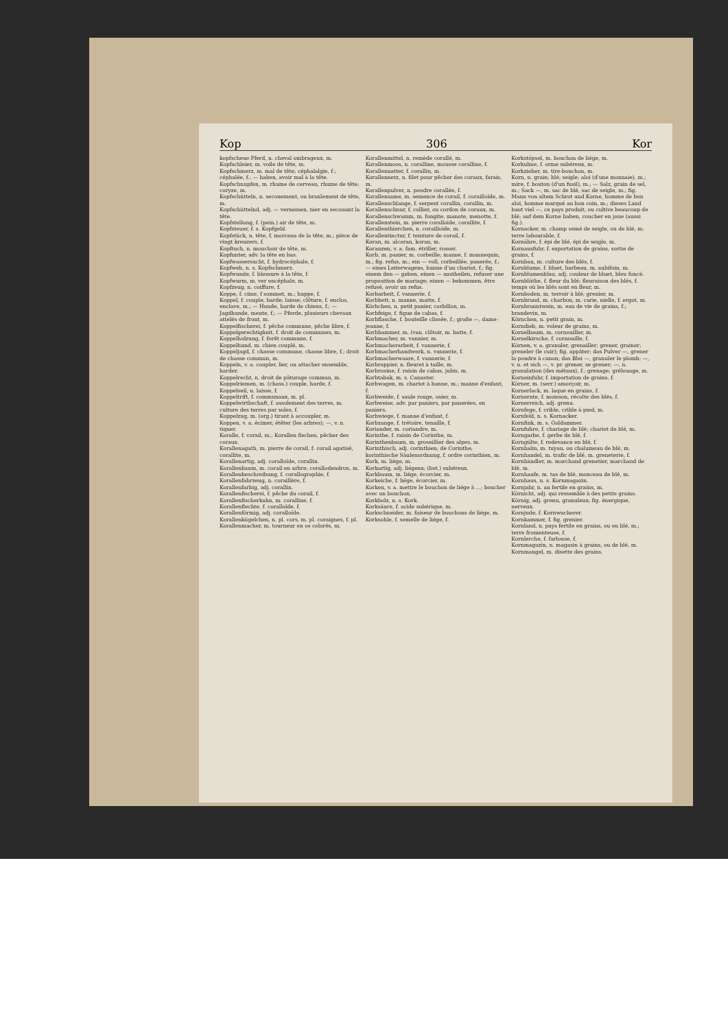Kop 306 Kor
kopfscheue Pferd, n. cheval ombrageux, m.
Kopfschleier, m. voile de tête, m.
Kopfschmerz, m. mal de tête; céphalalgie, f.; céphalée, f.; — haben, avoir mal à la tête.
Kopfschnupfen, m. rhume de cerveau, rhume de tête; coryze, m.
Kopfschütteln, n. secouement, ou branlement de tête, m.
Kopfschüttelnd, adj. — verneinen, nier en secouant la tête.
Kopfstellung, f. (pein.) air de tête, m.
Kopfsteuer, f. s. Kopfgeld.
Kopfstück, n. tête, f. morceau de la tête, m.; pièce de vingt kreuzers, f.
Kopftuch, n. mouchoir de tête, m.
Kopfunter, adv. la tête en bas.
Kopfwassersucht, f. hydrocéphale, f.
Kopfweh, n. s. Kopfschmerz.
Kopfwunde, f. blessure à la tête, f.
Kopfwurm, m. ver encéphale, m.
Kopfzeug, n. coiffure, f.
Koppe, f. cime, f sommet, m.; huppe, f.
Koppel, f. couple; harde; laisse; clôture, f. enclos, enclave, m.; — Hunde, harde de chiens, f.; — Jagdhunde, meute, f.; — Pferde, plusieurs chevaux attelés de front, m.
Koppelfischerei, f. pêche commune, pêche libre, f.
Koppelgerechtigkeit, f. droit de communes, m.
Koppelholzung, f. forêt commune, f.
Koppelhund, m. chien couplé, m.
Koppeljagd, f. chasse commune, chasse libre, f.; droit de chasse commun, m.
Koppeln, v. a. coupler, lier, ou attacher ensemble, harder.
Koppelrecht, n. droit de pâturage commun, m.
Koppelriemen, m. (chass.) couple, harde, f.
Koppelseil, n. laisse, f.
Koppeltrift, f. communaux, m. pl.
Koppelwirthschaft, f. assolement des terres, m. culture des terres par soles, f.
Koppelzug, m. (org.) tirant à accoupler, m.
Koppen, v. a. écimer, étêter (les arbres); —, v. n. tiquer.
Koralle, f. corail, m.; Korallen fischen, pêcher des coraux.
Korallenagath, m. pierre de corail, f. corail agatisé, corallite, m.
Korallenartig, adj. coralloïde, corallin.
Korallenbaum, m. corail en arbre; corallodendron, m.
Korallenbeschreibung, f. corallographie, f.
Korallenfahrzeug, n. coraillère, f.
Korallenfarbig, adj. corallin.
Korallenfischerei, f. pêche du corail, f.
Korallenfischerkahn, m. coralline, f.
Korallenflechte, f. coralloïde, f.
Korallenförmig, adj. coralloïde.
Korallenkügelchen, n. pl. cors, m. pl. coraignes, f. pl.
Korallenmacher, m. tourneur en os colorés, m.
Korallenmittel, n. remède corallé, m.
Korallenmoos, n. coralline, mousse coralline, f.
Korallennatter, f. corallin, m.
Korallennetz, n. filet pour pêcher des coraux, farais, m.
Korallenpulver, n. poudre corallée, f.
Korallensame, m. semence de corail, f. corailloïde, m.
Korallenschlange, f. serpent corallin, corallin, m.
Korallenschnur, f. collier, ou cordon de coraux, m.
Korallenschwamm, m. fongite, manote, menotte, f.
Korallenstein, m. pierre coralloïde, corallite, f.
Korallenthierchen, n. corailloïde, m.
Korallentinctur, f. teinture de corail, f.
Koran, m. alcoran, koran, m.
Koranzen, v. a. fam. étriller, rosser.
Korb, m. panier, m. corbeille; manne, f. mannequin, m.; fig. refus, m.; ein — voll, corbeillée, panerée, f.; — eines Leiterwagens, banne d'un chariot, f.; fig. einem den — geben, einen — austheilen, refuser une proposition de mariage; einen — bekommen, être refusé, avoir un refus.
Korbarbeit, f. vannerie, f.
Korbbett, n. manne, matte, f.
Körbchen, n. petit panier, corbillon, m.
Korbfeige, f. figue de cabas, f.
Korbflasche, f. bouteille clissée, f.; große —, dame-jeanne, f.
Korbhammer, m. (van. clôtoir, m. batte, f.
Korbmacher, m. vannier, m.
Korbmacherarbeit, f. vannerie, f.
Korbmacherhandwerk, n. vannerie, f.
Korbmacherwaare, f. vannerie, f.
Korbrappier, n. fleuret à taille, m.
Korbrosine, f. raisin de cabas, jubis, m.
Korbtabak, m. s. Canaster.
Korbwagen, m. chariot à banne, m.; manne d'enfant, f.
Korbweide, f. saule rouge, osier, m.
Korbweise, adv. par paniers, par panerées, en paniers.
Korbwiege, f. manne d'enfant, f.
Korbzange, f. trétoire, tenaille, f.
Koriander, m. coriandre, m.
Korinthe, f. raisin de Corinthe, m.
Korinthenbaum, m. groseillier des alpes, m.
Korinthisch, adj. corinthien; de Corinthe; korinthische Säulenordnung, f. ordre corinthien, m.
Kork, m. liége, m.
Korkartig, adj. liégeux; (bot.) subéreux.
Korkbaum, m. liége, écorcier, m.
Korkeiche, f. liége, écorcier, m.
Korken, v. a. mettre le bouchon de liége à ...; boucher avec un bouchon.
Korkholz, n. s. Kork.
Korksäure, f. acide subérique, m.
Korkschneider, m. faiseur de bouchons de liége, m.
Korksohle, f. semelle de liége, f.
Korkstöpsel, m. bouchon de liége, m.
Korkulme, f. orme subéreux, m.
Korkzieher, m. tire-bouchon, m.
Korn, n. grain; blé; seigle; aloi (d'une monnaie), m.; mire, f. bouton (d'un fusil), m.; — Salz, grain de sel, m.; Sack —, m. sac de blé, sac de seigle, m.; fig. Mann von altem Schrot und Korne, homme de bon aloi, homme marqué au bon coin, m.; dieses Land baut viel —, ce pays produit, ou cultive beaucoup de blé; auf dem Korne haben, coucher en joue (aussi fig.).
Kornacker, m. champ semé de seigle, ou de blé, m. terre labourable, f.
Kornähre, f. épi de blé, épi de seigle, m.
Kornausfuhr, f. exportation de grains, sortie de grains, f.
Kornbau, m. culture des blés, f.
Kornblume, f. bluet, barbeau, m. aubifoin, m.
Kornblumenblau, adj. couleur de bluet, bleu foncé.
Kornblüthe, f. fleur du blé; fleuraison des blés, f. temps où les blés sont en fleur, m.
Kornboden, m. terroir à blé; grenier, m.
Kornbrand, m. charbon, m. carie, nielle, f. ergot, m.
Kornbranntwein, m. eau de vie de grains, f.; brandevin, m.
Körnchen, n. petit grain, m.
Korndieb, m. voleur de grains, m.
Kornelbaum, m. cornouiller, m.
Kornelkirsche, f. cornouille, f.
Körnen, v. a. granuler, grenailler; grener, grainer; greneler (le cuir); fig. appâter; das Pulver —, grener la poudre à canon; das Blei —, granuler le plomb; —, v. n. et sich —, v. pr. grener, se grener; —, n. granulation (des métaux), f.; grenage; grélouage, m.
Korneinfuhr, f. importation de grains, f.
Körner, m. (serr.) amorçoir, m.
Kornerlack, m. laque en grains, f.
Kornernte, f. moisson, récolte des blés, f.
Kornerreich, adj. grenu.
Kornfege, f. crible, crible à pied, m.
Kornfeld, n. s. Kornacker.
Kornfink, m. s. Goldammer.
Kornfuhre, f. chariage de blé; chariot de blé, m.
Korngarbe, f. gerbe de blé, f.
Korngülte, f. redevance en blé, f.
Kornhalm, m. tuyau, ou chalumeau de blé, m.
Kornhandel, m. trafic de blé, m. greneterie, f.
Kornhändler, m. marchand grenetier, marchand de blé, m.
Kornhaufe, m. tas de blé, monceau de blé, m.
Kornhaus, n. s. Kornmagazin.
Kornjahr, n. an fertile en grains, m.
Körnicht, adj. qui ressemble à des petits grains.
Körnig, adj. grenu, granuleux; fig. énergique, nerveux.
Kornjude, f. Kornwucherer.
Kornkammer, f. fig. grenier.
Kornland, n. pays fertile en grains, ou en blé, m.; terre fromenteuse, f.
Kornlerche, f. farlouse, f.
Kornmagazin, n. magasin à grains, ou de blé, m.
Kornmangel, m. disette des grains.